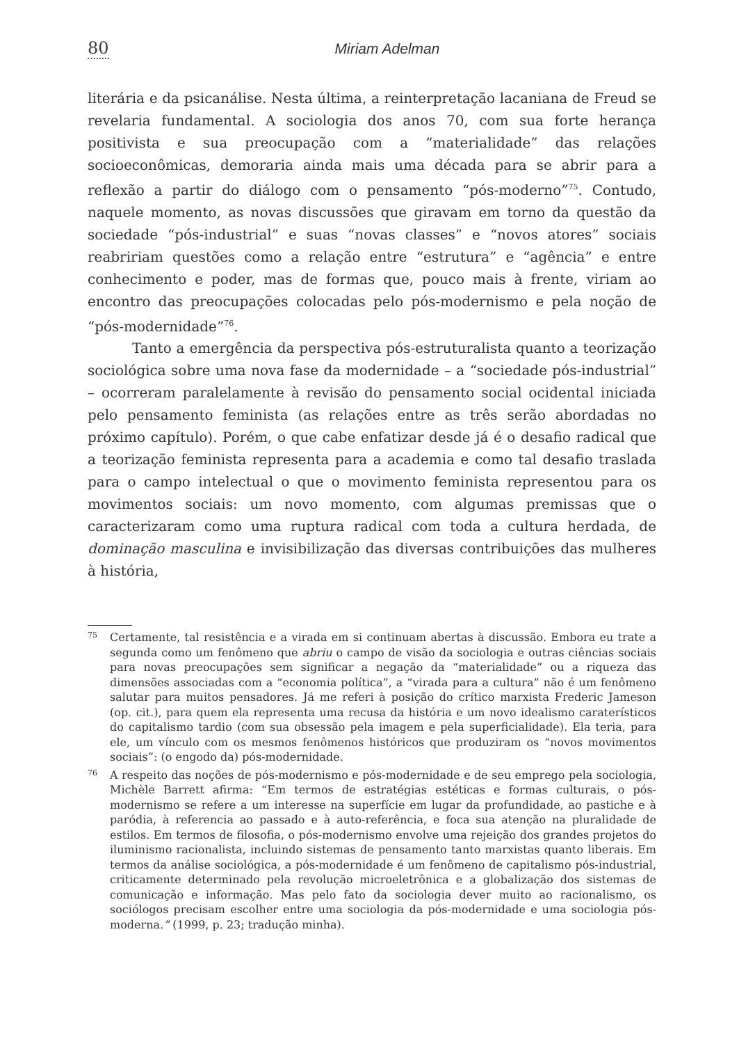80 Miriam Adelman
literária e da psicanálise. Nesta última, a reinterpretação lacaniana de Freud se revelaria fundamental. A sociologia dos anos 70, com sua forte herança positivista e sua preocupação com a “materialidade” das relações socioeconômicas, demoraria ainda mais uma década para se abrir para a reflexão a partir do diálogo com o pensamento “pós-moderno”<sup>75</sup>. Contudo, naquele momento, as novas discussões que giravam em torno da questão da sociedade “pós-industrial” e suas “novas classes” e “novos atores” sociais reabririam questões como a relação entre “estrutura” e “agência” e entre conhecimento e poder, mas de formas que, pouco mais à frente, viriam ao encontro das preocupações colocadas pelo pós-modernismo e pela noção de “pós-modernidade”<sup>76</sup>.
Tanto a emergência da perspectiva pós-estruturalista quanto a teorização sociológica sobre uma nova fase da modernidade – a “sociedade pós-industrial” – ocorreram paralelamente à revisão do pensamento social ocidental iniciada pelo pensamento feminista (as relações entre as três serão abordadas no próximo capítulo). Porém, o que cabe enfatizar desde já é o desafio radical que a teorização feminista representa para a academia e como tal desafio traslada para o campo intelectual o que o movimento feminista representou para os movimentos sociais: um novo momento, com algumas premissas que o caracterizaram como uma ruptura radical com toda a cultura herdada, de dominação masculina e invisibilização das diversas contribuições das mulheres à história,
75 Certamente, tal resistência e a virada em si continuam abertas à discussão. Embora eu trate a segunda como um fenômeno que abriu o campo de visão da sociologia e outras ciências sociais para novas preocupações sem significar a negação da “materialidade” ou a riqueza das dimensões associadas com a “economia política”, a “virada para a cultura” não é um fenômeno salutar para muitos pensadores. Já me referi à posição do crítico marxista Frederic Jameson (op. cit.), para quem ela representa uma recusa da história e um novo idealismo caraterísticos do capitalismo tardio (com sua obsessão pela imagem e pela superficialidade). Ela teria, para ele, um vínculo com os mesmos fenômenos históricos que produziram os “novos movimentos sociais”: (o engodo da) pós-modernidade.
76 A respeito das noções de pós-modernismo e pós-modernidade e de seu emprego pela sociologia, Michèle Barrett afirma: “Em termos de estratégias estéticas e formas culturais, o pós-modernismo se refere a um interesse na superfície em lugar da profundidade, ao pastiche e à paródia, à referencia ao passado e à auto-referência, e foca sua atenção na pluralidade de estilos. Em termos de filosofia, o pós-modernismo envolve uma rejeição dos grandes projetos do iluminismo racionalista, incluindo sistemas de pensamento tanto marxistas quanto liberais. Em termos da análise sociológica, a pós-modernidade é um fenômeno de capitalismo pós-industrial, criticamente determinado pela revolução microeletrônica e a globalização dos sistemas de comunicação e informação. Mas pelo fato da sociologia dever muito ao racionalismo, os sociólogos precisam escolher entre uma sociologia da pós-modernidade e uma sociologia pós-moderna.” (1999, p. 23; tradução minha).